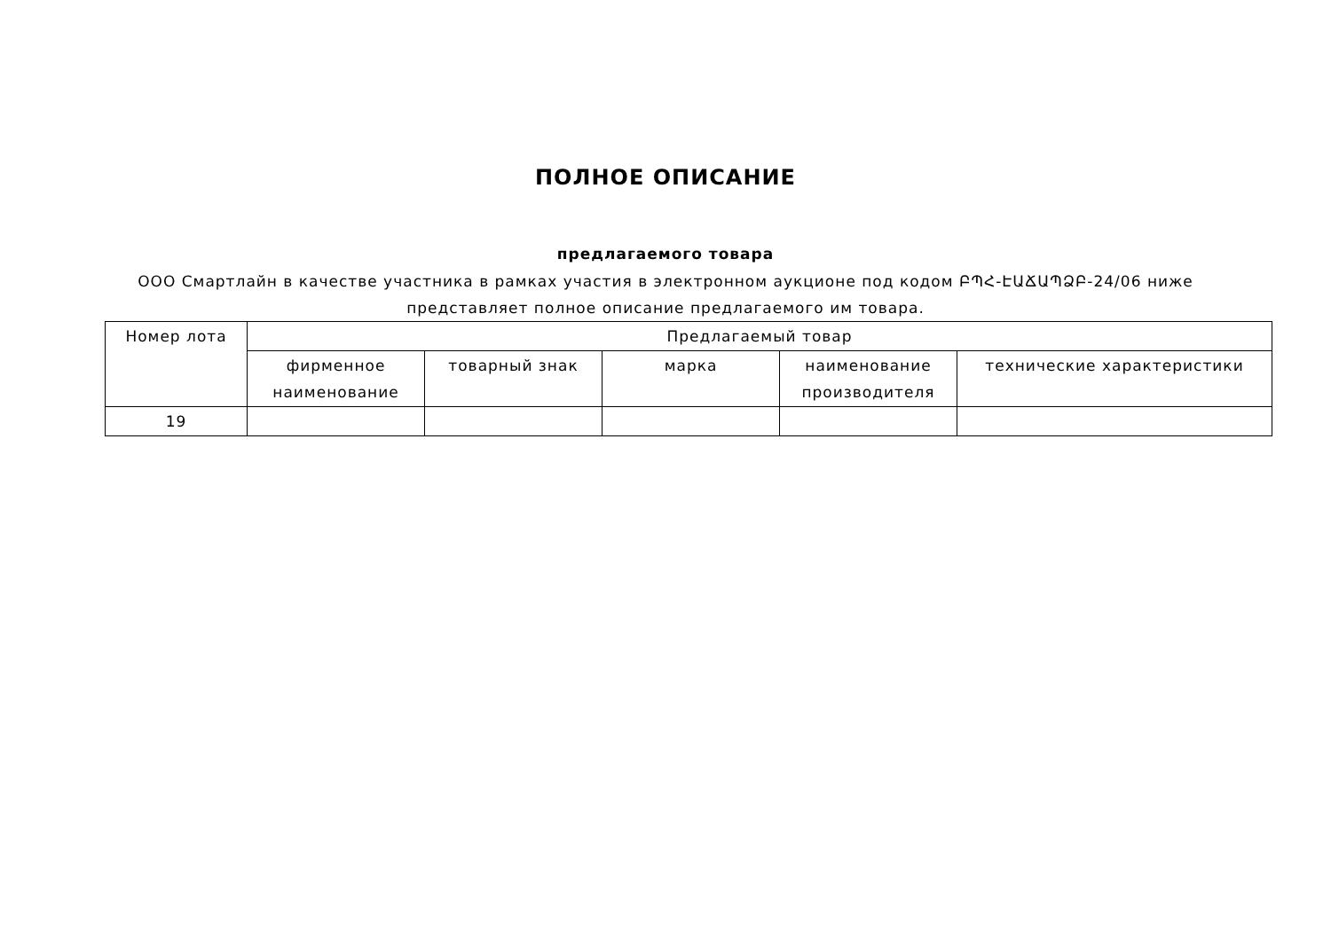ПОЛНОЕ ОПИСАНИЕ
предлагаемого товара
ООО Смартлайн в качестве участника в рамках участия в электронном аукционе под кодом ԲՊՀ-ԷԱՃԱՊՁԲ-24/06 ниже представляет полное описание предлагаемого им товара.
| Номер лота | Предлагаемый товар | | | | |
| --- | --- | --- | --- | --- | --- |
| | фирменное наименование | товарный знак | марка | наименование производителя | технические характеристики |
| 19 | | | | | |